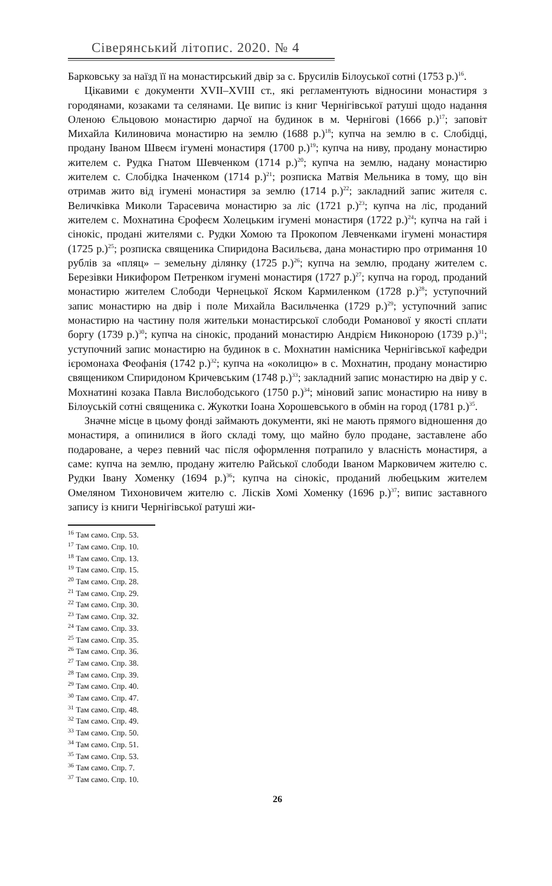Сіверянський літопис. 2020. № 4
Барковську за наїзд її на монастирський двір за с. Брусилів Білоуської сотні (1753 р.)<sup>16</sup>.
Цікавими є документи XVII–XVIII ст., які регламентують відносини монастиря з городянами, козаками та селянами. Це випис із книг Чернігівської ратуші щодо надання Оленою Єльцовою монастирю дарчої на будинок в м. Чернігові (1666 р.)<sup>17</sup>; заповіт Михайла Килиновича монастирю на землю (1688 р.)<sup>18</sup>; купча на землю в с. Слобідці, продану Іваном Швеєм ігумені монастиря (1700 р.)<sup>19</sup>; купча на ниву, продану монастирю жителем с. Рудка Гнатом Шевченком (1714 р.)<sup>20</sup>; купча на землю, надану монастирю жителем с. Слобідка Іначенком (1714 р.)<sup>21</sup>; розписка Матвія Мельника в тому, що він отримав жито від ігумені монастиря за землю (1714 р.)<sup>22</sup>; закладний запис жителя с. Величківка Миколи Тарасевича монастирю за ліс (1721 р.)<sup>23</sup>; купча на ліс, проданий жителем с. Мохнатина Єрофеєм Холецьким ігумені монастиря (1722 р.)<sup>24</sup>; купча на гай і сінокіс, продані жителями с. Рудки Хомою та Прокопом Левченками ігумені монастиря (1725 р.)<sup>25</sup>; розписка священика Спиридона Васильєва, дана монастирю про отримання 10 рублів за «пляц» – земельну ділянку (1725 р.)<sup>26</sup>; купча на землю, продану жителем с. Березівки Никифором Петренком ігумені монастиря (1727 р.)<sup>27</sup>; купча на город, проданий монастирю жителем Слободи Чернецької Яском Кармиленком (1728 р.)<sup>28</sup>; уступочний запис монастирю на двір і поле Михайла Васильченка (1729 р.)<sup>29</sup>; уступочний запис монастирю на частину поля жительки монастирської слободи Романової у якості сплати боргу (1739 р.)<sup>30</sup>; купча на сінокіс, проданий монастирю Андрієм Никонорою (1739 р.)<sup>31</sup>; уступочний запис монастирю на будинок в с. Мохнатин намісника Чернігівської кафедри ієромонаха Феофанія (1742 р.)<sup>32</sup>; купча на «околицю» в с. Мохнатин, продану монастирю священиком Спиридоном Кричевським (1748 р.)<sup>33</sup>; закладний запис монастирю на двір у с. Мохнатині козака Павла Вислободського (1750 р.)<sup>34</sup>; міновий запис монастирю на ниву в Білоуській сотні священика с. Жукотки Іоана Хорошевського в обмін на город (1781 р.)<sup>35</sup>.
Значне місце в цьому фонді займають документи, які не мають прямого відношення до монастиря, а опинилися в його складі тому, що майно було продане, заставлене або подароване, а через певний час після оформлення потрапило у власність монастиря, а саме: купча на землю, продану жителю Райської слободи Іваном Марковичем жителю с. Рудки Івану Хоменку (1694 р.)<sup>36</sup>; купча на сінокіс, проданий любецьким жителем Омеляном Тихоновичем жителю с. Лісків Хомі Хоменку (1696 р.)<sup>37</sup>; випис заставного запису із книги Чернігівської ратуші жи-
<sup>16</sup> Там само. Спр. 53.
<sup>17</sup> Там само. Спр. 10.
<sup>18</sup> Там само. Спр. 13.
<sup>19</sup> Там само. Спр. 15.
<sup>20</sup> Там само. Спр. 28.
<sup>21</sup> Там само. Спр. 29.
<sup>22</sup> Там само. Спр. 30.
<sup>23</sup> Там само. Спр. 32.
<sup>24</sup> Там само. Спр. 33.
<sup>25</sup> Там само. Спр. 35.
<sup>26</sup> Там само. Спр. 36.
<sup>27</sup> Там само. Спр. 38.
<sup>28</sup> Там само. Спр. 39.
<sup>29</sup> Там само. Спр. 40.
<sup>30</sup> Там само. Спр. 47.
<sup>31</sup> Там само. Спр. 48.
<sup>32</sup> Там само. Спр. 49.
<sup>33</sup> Там само. Спр. 50.
<sup>34</sup> Там само. Спр. 51.
<sup>35</sup> Там само. Спр. 53.
<sup>36</sup> Там само. Спр. 7.
<sup>37</sup> Там само. Спр. 10.
26